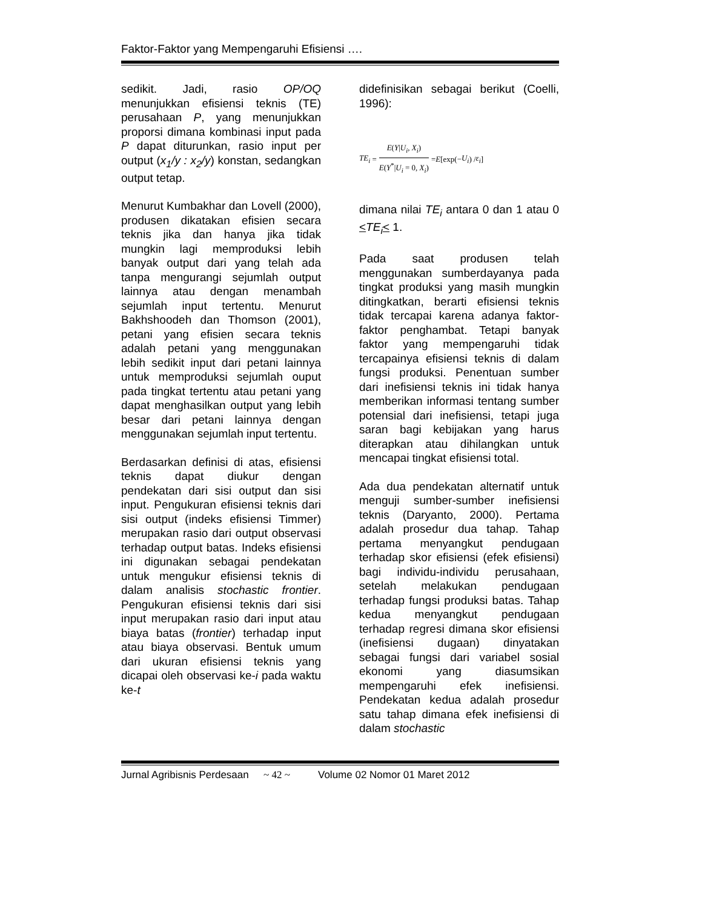Faktor-Faktor yang Mempengaruhi Efisiensi ….
sedikit. Jadi, rasio OP/OQ menunjukkan efisiensi teknis (TE) perusahaan P, yang menunjukkan proporsi dimana kombinasi input pada P dapat diturunkan, rasio input per output (x<sub>1</sub>/y : x<sub>2</sub>/y) konstan, sedangkan output tetap.
Menurut Kumbakhar dan Lovell (2000), produsen dikatakan efisien secara teknis jika dan hanya jika tidak mungkin lagi memproduksi lebih banyak output dari yang telah ada tanpa mengurangi sejumlah output lainnya atau dengan menambah sejumlah input tertentu. Menurut Bakhshoodeh dan Thomson (2001), petani yang efisien secara teknis adalah petani yang menggunakan lebih sedikit input dari petani lainnya untuk memproduksi sejumlah ouput pada tingkat tertentu atau petani yang dapat menghasilkan output yang lebih besar dari petani lainnya dengan menggunakan sejumlah input tertentu.
Berdasarkan definisi di atas, efisiensi teknis dapat diukur dengan pendekatan dari sisi output dan sisi input. Pengukuran efisiensi teknis dari sisi output (indeks efisiensi Timmer) merupakan rasio dari output observasi terhadap output batas. Indeks efisiensi ini digunakan sebagai pendekatan untuk mengukur efisiensi teknis di dalam analisis stochastic frontier. Pengukuran efisiensi teknis dari sisi input merupakan rasio dari input atau biaya batas (frontier) terhadap input atau biaya observasi. Bentuk umum dari ukuran efisiensi teknis yang dicapai oleh observasi ke-i pada waktu ke-t
didefinisikan sebagai berikut (Coelli, 1996):
TE<sub>i</sub> = E(Y|U<sub>i</sub>, X<sub>i</sub>) E(Y<sup>*</sup>|U<sub>i</sub> = 0, X<sub>i</sub>) = E [exp(− U<sub>i</sub>) / ε<sub>i</sub>]
dimana nilai TE<sub>i</sub> antara 0 dan 1 atau 0 <TE<sub>i</sub>< 1.
Pada saat produsen telah menggunakan sumberdayanya pada tingkat produksi yang masih mungkin ditingkatkan, berarti efisiensi teknis tidak tercapai karena adanya faktor-faktor penghambat. Tetapi banyak faktor yang mempengaruhi tidak tercapainya efisiensi teknis di dalam fungsi produksi. Penentuan sumber dari inefisiensi teknis ini tidak hanya memberikan informasi tentang sumber potensial dari inefisiensi, tetapi juga saran bagi kebijakan yang harus diterapkan atau dihilangkan untuk mencapai tingkat efisiensi total.
Ada dua pendekatan alternatif untuk menguji sumber-sumber inefisiensi teknis (Daryanto, 2000). Pertama adalah prosedur dua tahap. Tahap pertama menyangkut pendugaan terhadap skor efisiensi (efek efisiensi) bagi individu-individu perusahaan, setelah melakukan pendugaan terhadap fungsi produksi batas. Tahap kedua menyangkut pendugaan terhadap regresi dimana skor efisiensi (inefisiensi dugaan) dinyatakan sebagai fungsi dari variabel sosial ekonomi yang diasumsikan mempengaruhi efek inefisiensi. Pendekatan kedua adalah prosedur satu tahap dimana efek inefisiensi di dalam stochastic
Jurnal Agribisnis Perdesaan ~ 42 ~ Volume 02 Nomor 01 Maret 2012